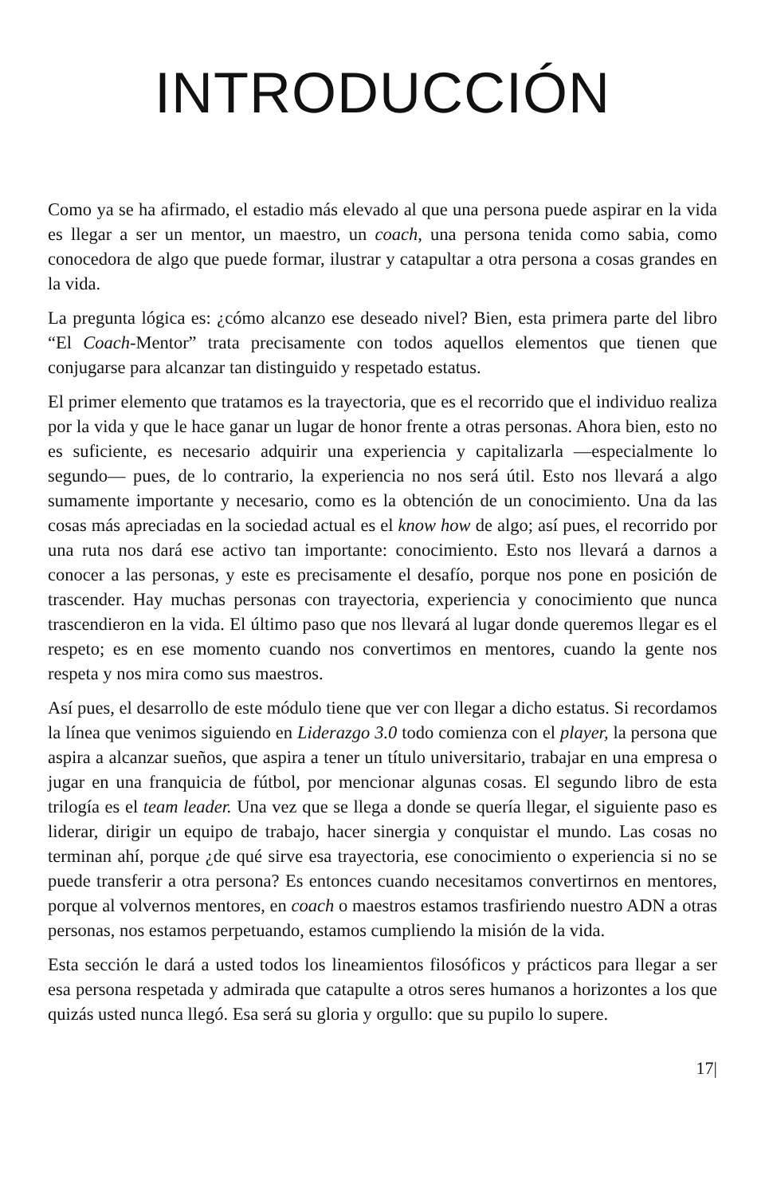INTRODUCCIÓN
Como ya se ha afirmado, el estadio más elevado al que una persona puede aspirar en la vida es llegar a ser un mentor, un maestro, un coach, una persona tenida como sabia, como conocedora de algo que puede formar, ilustrar y catapultar a otra persona a cosas grandes en la vida.
La pregunta lógica es: ¿cómo alcanzo ese deseado nivel? Bien, esta primera parte del libro “El Coach-Mentor” trata precisamente con todos aquellos elementos que tienen que conjugarse para alcanzar tan distinguido y respetado estatus.
El primer elemento que tratamos es la trayectoria, que es el recorrido que el individuo realiza por la vida y que le hace ganar un lugar de honor frente a otras personas. Ahora bien, esto no es suficiente, es necesario adquirir una experiencia y capitalizarla —especialmente lo segundo— pues, de lo contrario, la experiencia no nos será útil. Esto nos llevará a algo sumamente importante y necesario, como es la obtención de un conocimiento. Una da las cosas más apreciadas en la sociedad actual es el know how de algo; así pues, el recorrido por una ruta nos dará ese activo tan importante: conocimiento. Esto nos llevará a darnos a conocer a las personas, y este es precisamente el desafío, porque nos pone en posición de trascender. Hay muchas personas con trayectoria, experiencia y conocimiento que nunca trascendieron en la vida. El último paso que nos llevará al lugar donde queremos llegar es el respeto; es en ese momento cuando nos convertimos en mentores, cuando la gente nos respeta y nos mira como sus maestros.
Así pues, el desarrollo de este módulo tiene que ver con llegar a dicho estatus. Si recordamos la línea que venimos siguiendo en Liderazgo 3.0 todo comienza con el player, la persona que aspira a alcanzar sueños, que aspira a tener un título universitario, trabajar en una empresa o jugar en una franquicia de fútbol, por mencionar algunas cosas. El segundo libro de esta trilogía es el team leader. Una vez que se llega a donde se quería llegar, el siguiente paso es liderar, dirigir un equipo de trabajo, hacer sinergia y conquistar el mundo. Las cosas no terminan ahí, porque ¿de qué sirve esa trayectoria, ese conocimiento o experiencia si no se puede transferir a otra persona? Es entonces cuando necesitamos convertirnos en mentores, porque al volvernos mentores, en coach o maestros estamos trasfiriendo nuestro ADN a otras personas, nos estamos perpetuando, estamos cumpliendo la misión de la vida.
Esta sección le dará a usted todos los lineamientos filosóficos y prácticos para llegar a ser esa persona respetada y admirada que catapulte a otros seres humanos a horizontes a los que quizás usted nunca llegó. Esa será su gloria y orgullo: que su pupilo lo supere.
17|